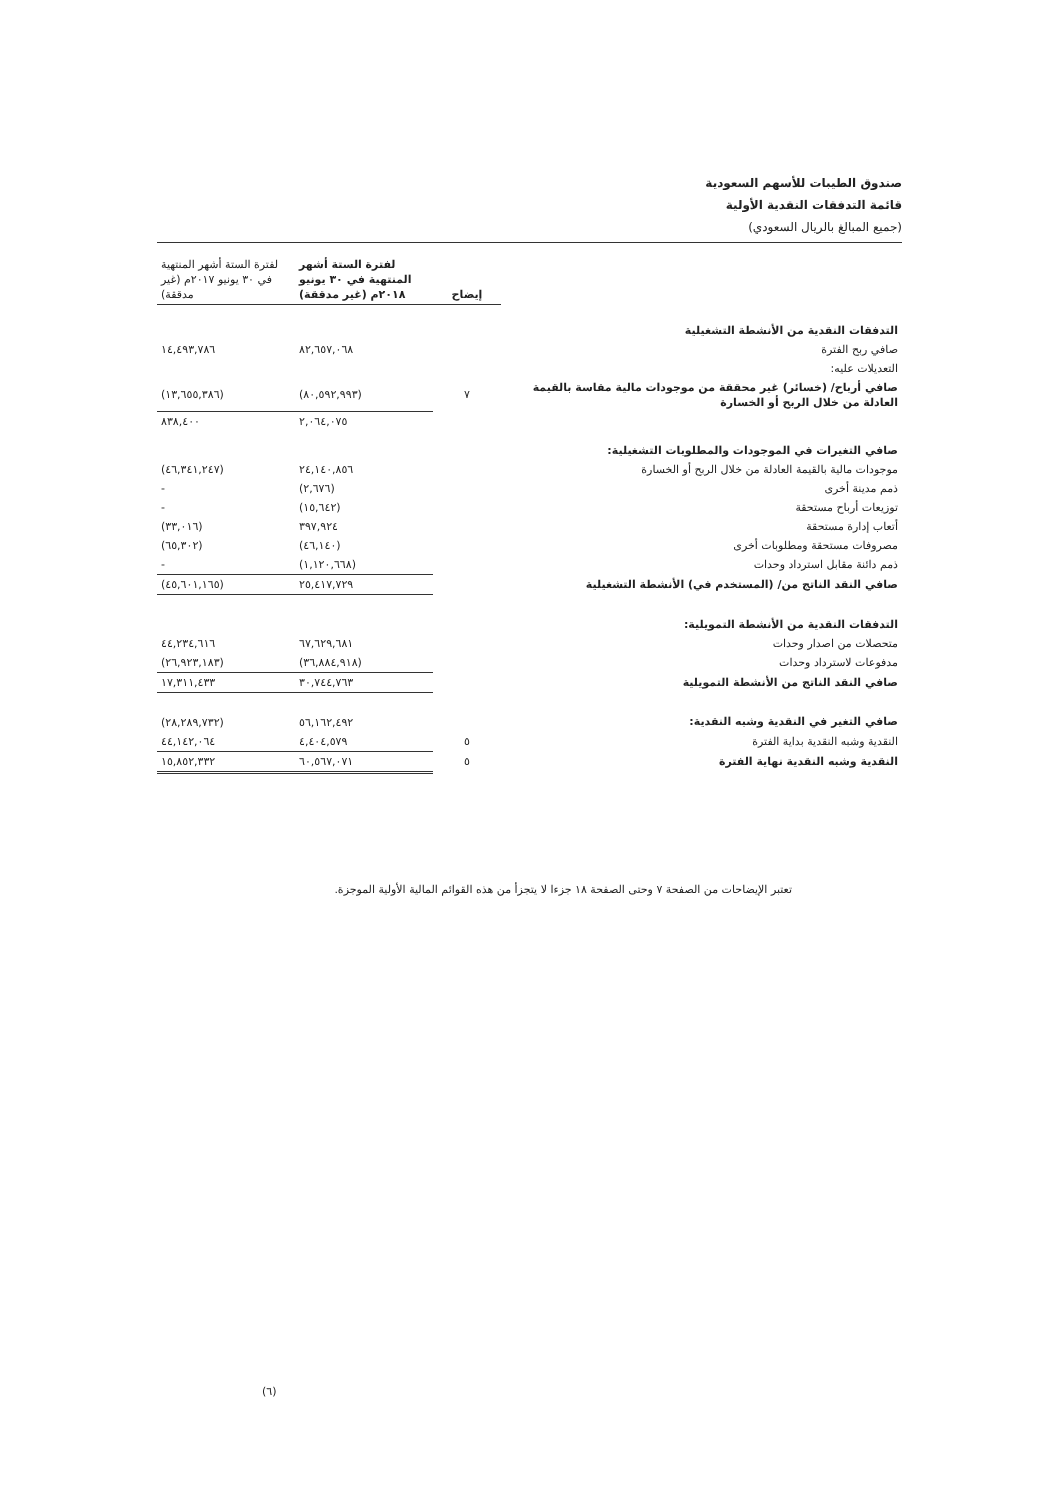صندوق الطيبات للأسهم السعودية
قائمة التدفقات النقدية الأولية
(جميع المبالغ بالريال السعودي)
| | إيضاح | لفترة الستة أشهر المنتهية في ٣٠ يونيو ٢٠١٨م (غير مدققة) | لفترة الستة أشهر المنتهية في ٣٠ يونيو ٢٠١٧م (غير مدققة) |
| --- | --- | --- | --- |
| التدفقات النقدية من الأنشطة التشغيلية | | | |
| صافي ربح الفترة | | ٨٢,٦٥٧,٠٦٨ | ١٤,٤٩٣,٧٨٦ |
| التعديلات عليه: | | | |
| صافي أرباح/ (خسائر) غير محققة من موجودات مالية مقاسة بالقيمة العادلة من خلال الربح أو الخسارة | ٧ | (٨٠,٥٩٢,٩٩٣) | (١٣,٦٥٥,٣٨٦) |
| | | ٢,٠٦٤,٠٧٥ | ٨٣٨,٤٠٠ |
| صافي التغيرات في الموجودات والمطلوبات التشغيلية: | | | |
| موجودات مالية بالقيمة العادلة من خلال الربح أو الخسارة | | ٢٤,١٤٠,٨٥٦ | (٤٦,٣٤١,٢٤٧) |
| ذمم مدينة أخرى | | (٢,٦٧٦) | - |
| توزيعات أرباح مستحقة | | (١٥,٦٤٢) | - |
| أتعاب إدارة مستحقة | | ٣٩٧,٩٢٤ | (٣٣,٠١٦) |
| مصروفات مستحقة ومطلوبات أخرى | | (٤٦,١٤٠) | (٦٥,٣٠٢) |
| ذمم دائنة مقابل استرداد وحدات | | (١,١٢٠,٦٦٨) | - |
| صافي النقد الناتج من/ (المستخدم في) الأنشطة التشغيلية | | ٢٥,٤١٧,٧٢٩ | (٤٥,٦٠١,١٦٥) |
| التدفقات النقدية من الأنشطة التمويلية: | | | |
| متحصلات من اصدار وحدات | | ٦٧,٦٢٩,٦٨١ | ٤٤,٢٣٤,٦١٦ |
| مدفوعات لاسترداد وحدات | | (٣٦,٨٨٤,٩١٨) | (٢٦,٩٢٣,١٨٣) |
| صافي النقد الناتج من الأنشطة التمويلية | | ٣٠,٧٤٤,٧٦٣ | ١٧,٣١١,٤٣٣ |
| صافي التغير في النقدية وشبه النقدية: | | ٥٦,١٦٢,٤٩٢ | (٢٨,٢٨٩,٧٣٢) |
| النقدية وشبه النقدية بداية الفترة | ٥ | ٤,٤٠٤,٥٧٩ | ٤٤,١٤٢,٠٦٤ |
| النقدية وشبه النقدية نهاية الفترة | ٥ | ٦٠,٥٦٧,٠٧١ | ١٥,٨٥٢,٣٣٢ |
تعتبر الإيضاحات من الصفحة ٧ وحتى الصفحة ١٨ جزءا لا يتجزأ من هذه القوائم المالية الأولية الموجزة.
(٦)